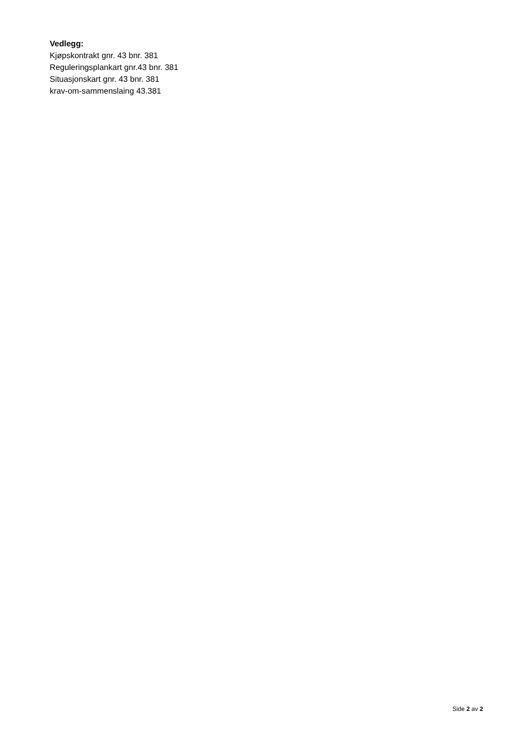Vedlegg:
Kjøpskontrakt gnr. 43 bnr. 381
Reguleringsplankart gnr.43 bnr. 381
Situasjonskart gnr. 43 bnr. 381
krav-om-sammenslaing 43.381
Side 2 av 2